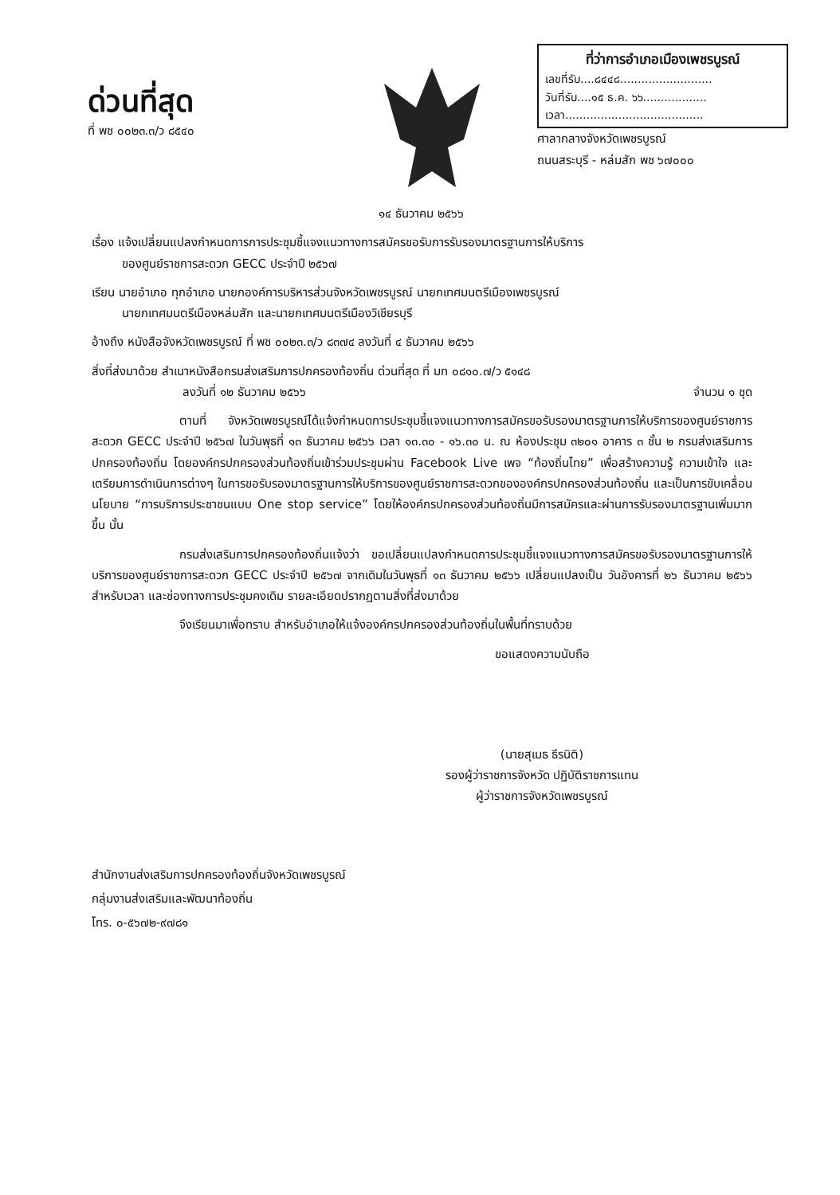ด่วนที่สุด
ที่ พช ๐๐๒๓.๓/ว ๘๕๔๐
ที่ว่าการอำเภอเมืองเพชรบูรณ์
เลขที่รับ....๘๔๔๘..........................
วันที่รับ....๑๕ ธ.ค. ๖๖..................
เวลา.......................................
ศาลากลางจังหวัดเพชรบูรณ์
ถนนสระบุรี - หล่มสัก พช ๖๗๐๐๐
๑๔ ธันวาคม ๒๕๖๖
เรื่อง แจ้งเปลี่ยนแปลงกำหนดการการประชุมชี้แจงแนวทางการสมัครขอรับการรับรองมาตรฐานการให้บริการ
ของศูนย์ราชการสะดวก GECC ประจำปี ๒๕๖๗
เรียน นายอำเภอ ทุกอำเภอ นายกองค์การบริหารส่วนจังหวัดเพชรบูรณ์ นายกเทศมนตรีเมืองเพชรบูรณ์
นายกเทศมนตรีเมืองหล่มสัก และนายกเทศมนตรีเมืองวิเชียรบุรี
อ้างถึง หนังสือจังหวัดเพชรบูรณ์ ที่ พช ๐๐๒๓.๓/ว ๘๓๗๔ ลงวันที่ ๔ ธันวาคม ๒๕๖๖
สิ่งที่ส่งมาด้วย สำเนาหนังสือกรมส่งเสริมการปกครองท้องถิ่น ด่วนที่สุด ที่ มท ๐๘๑๐.๗/ว ๕๑๔๘
ลงวันที่ ๑๒ ธันวาคม ๒๕๖๖ จำนวน ๑ ชุด
ตามที่ จังหวัดเพชรบูรณ์ได้แจ้งกำหนดการประชุมชี้แจงแนวทางการสมัครขอรับรองมาตรฐานการให้บริการของศูนย์ราชการสะดวก GECC ประจำปี ๒๕๖๗ ในวันพุธที่ ๑๓ ธันวาคม ๒๕๖๖ เวลา ๑๓.๓๐ - ๑๖.๓๐ น. ณ ห้องประชุม ๓๒๐๑ อาคาร ๓ ชั้น ๒ กรมส่งเสริมการปกครองท้องถิ่น โดยองค์กรปกครองส่วนท้องถิ่นเข้าร่วมประชุมผ่าน Facebook Live เพจ “ท้องถิ่นไทย” เพื่อสร้างความรู้ ความเข้าใจ และเตรียมการดำเนินการต่างๆ ในการขอรับรองมาตรฐานการให้บริการของศูนย์ราชการสะดวกขององค์กรปกครองส่วนท้องถิ่น และเป็นการขับเคลื่อนนโยบาย “การบริการประชาชนแบบ One stop service” โดยให้องค์กรปกครองส่วนท้องถิ่นมีการสมัครและผ่านการรับรองมาตรฐานเพิ่มมากขึ้น นั้น
กรมส่งเสริมการปกครองท้องถิ่นแจ้งว่า ขอเปลี่ยนแปลงกำหนดการประชุมชี้แจงแนวทางการสมัครขอรับรองมาตรฐานการให้บริการของศูนย์ราชการสะดวก GECC ประจำปี ๒๕๖๗ จากเดิมในวันพุธที่ ๑๓ ธันวาคม ๒๕๖๖ เปลี่ยนแปลงเป็น วันอังคารที่ ๒๖ ธันวาคม ๒๕๖๖ สำหรับเวลา และช่องทางการประชุมคงเดิม รายละเอียดปรากฏตามสิ่งที่ส่งมาด้วย
จึงเรียนมาเพื่อทราบ สำหรับอำเภอให้แจ้งองค์กรปกครองส่วนท้องถิ่นในพื้นที่ทราบด้วย
ขอแสดงความนับถือ
(นายสุเมธ ธีรนิติ)
รองผู้ว่าราชการจังหวัด ปฏิบัติราชการแทน
ผู้ว่าราชการจังหวัดเพชรบูรณ์
สำนักงานส่งเสริมการปกครองท้องถิ่นจังหวัดเพชรบูรณ์
กลุ่มงานส่งเสริมและพัฒนาท้องถิ่น
โทร. ๐-๕๖๗๒-๙๗๘๑